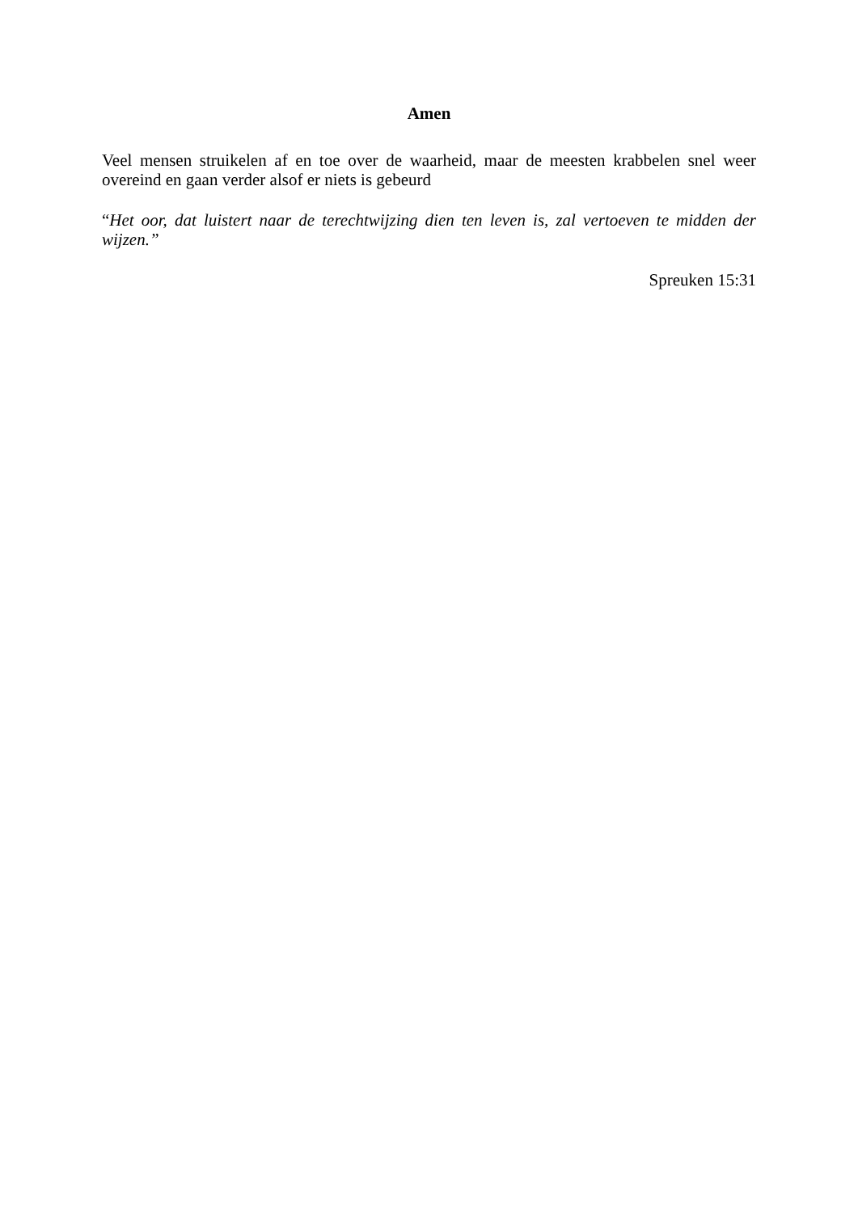Amen
Veel mensen struikelen af en toe over de waarheid, maar de meesten krabbelen snel weer overeind en gaan verder alsof er niets is gebeurd
“Het oor, dat luistert naar de terechtwijzing dien ten leven is, zal vertoeven te midden der wijzen.”
Spreuken 15:31